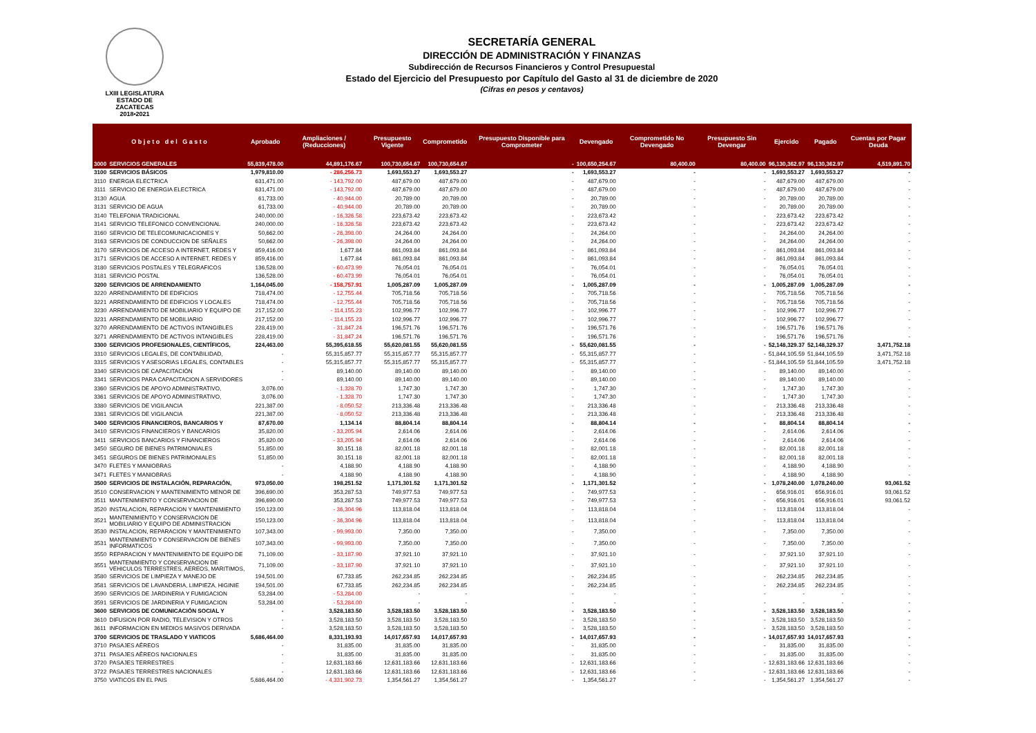LXIII LEGISLATURA
ESTADO DE ZACATECAS
2018•2021
SECRETARÍA GENERAL
DIRECCIÓN DE ADMINISTRACIÓN Y FINANZAS
Subdirección de Recursos Financieros y Control Presupuestal
Estado del Ejercicio del Presupuesto por Capítulo del Gasto al 31 de diciembre de 2020
(Cifras en pesos y centavos)
| O b j e t o d e l G a s t o | | Aprobado | Ampliaciones / (Reducciones) | Presupuesto Vigente | Comprometido | Presupuesto Disponible para Comprometer | Devengado | Comprometido No Devengado | Presupuesto Sin Devengar | Ejercido | Pagado | Cuentas por Pagar Deuda |
| --- | --- | --- | --- | --- | --- | --- | --- | --- | --- | --- | --- | --- |
| 3000 | SERVICIOS GENERALES | 55,839,478.00 | 44,891,176.67 | 100,730,654.67 | 100,730,654.67 | - | 100,650,254.67 | 80,400.00 | 80,400.00 | 96,130,362.97 | 96,130,362.97 | 4,519,891.70 |
| 3100 | SERVICIOS BÁSICOS | 1,979,810.00 | - 286,256.73 | 1,693,553.27 | 1,693,553.27 | - | 1,693,553.27 | - | - | 1,693,553.27 | 1,693,553.27 | - |
| 3110 | ENERGIA ELECTRICA | 631,471.00 | - 143,792.00 | 487,679.00 | 487,679.00 | - | 487,679.00 | - | - | 487,679.00 | 487,679.00 | - |
| 3111 | SERVICIO DE ENERGIA ELECTRICA | 631,471.00 | - 143,792.00 | 487,679.00 | 487,679.00 | - | 487,679.00 | - | - | 487,679.00 | 487,679.00 | - |
| 3130 | AGUA | 61,733.00 | - 40,944.00 | 20,789.00 | 20,789.00 | - | 20,789.00 | - | - | 20,789.00 | 20,789.00 | - |
| 3131 | SERVICIO DE AGUA | 61,733.00 | - 40,944.00 | 20,789.00 | 20,789.00 | - | 20,789.00 | - | - | 20,789.00 | 20,789.00 | - |
| 3140 | TELEFONIA TRADICIONAL | 240,000.00 | - 16,326.58 | 223,673.42 | 223,673.42 | - | 223,673.42 | - | - | 223,673.42 | 223,673.42 | - |
| 3141 | SERVICIO TELEFONICO CONVENCIONAL | 240,000.00 | - 16,326.58 | 223,673.42 | 223,673.42 | - | 223,673.42 | - | - | 223,673.42 | 223,673.42 | - |
| 3160 | SERVICIO DE TELECOMUNICACIONES Y | 50,662.00 | - 26,398.00 | 24,264.00 | 24,264.00 | - | 24,264.00 | - | - | 24,264.00 | 24,264.00 | - |
| 3163 | SERVICIOS DE CONDUCCION DE SEÑALES | 50,662.00 | - 26,398.00 | 24,264.00 | 24,264.00 | - | 24,264.00 | - | - | 24,264.00 | 24,264.00 | - |
| 3170 | SERVICIOS DE ACCESO A INTERNET, REDES Y | 859,416.00 | 1,677.84 | 861,093.84 | 861,093.84 | - | 861,093.84 | - | - | 861,093.84 | 861,093.84 | - |
| 3171 | SERVICIOS DE ACCESO A INTERNET, REDES Y | 859,416.00 | 1,677.84 | 861,093.84 | 861,093.84 | - | 861,093.84 | - | - | 861,093.84 | 861,093.84 | - |
| 3180 | SERVICIOS POSTALES Y TELEGRAFICOS | 136,528.00 | - 60,473.99 | 76,054.01 | 76,054.01 | - | 76,054.01 | - | - | 76,054.01 | 76,054.01 | - |
| 3181 | SERVICIO POSTAL | 136,528.00 | - 60,473.99 | 76,054.01 | 76,054.01 | - | 76,054.01 | - | - | 76,054.01 | 76,054.01 | - |
| 3200 | SERVICIOS DE ARRENDAMIENTO | 1,164,045.00 | - 158,757.91 | 1,005,287.09 | 1,005,287.09 | - | 1,005,287.09 | - | - | 1,005,287.09 | 1,005,287.09 | - |
| 3220 | ARRENDAMIENTO DE EDIFICIOS | 718,474.00 | - 12,755.44 | 705,718.56 | 705,718.56 | - | 705,718.56 | - | - | 705,718.56 | 705,718.56 | - |
| 3221 | ARRENDAMIENTO DE EDIFICIOS Y LOCALES | 718,474.00 | - 12,755.44 | 705,718.56 | 705,718.56 | - | 705,718.56 | - | - | 705,718.56 | 705,718.56 | - |
| 3230 | ARRENDAMIENTO DE MOBILIARIO Y EQUIPO DE | 217,152.00 | - 114,155.23 | 102,996.77 | 102,996.77 | - | 102,996.77 | - | - | 102,996.77 | 102,996.77 | - |
| 3231 | ARRENDAMIENTO DE MOBILIARIO | 217,152.00 | - 114,155.23 | 102,996.77 | 102,996.77 | - | 102,996.77 | - | - | 102,996.77 | 102,996.77 | - |
| 3270 | ARRENDAMIENTO DE ACTIVOS INTANGIBLES | 228,419.00 | - 31,847.24 | 196,571.76 | 196,571.76 | - | 196,571.76 | - | - | 196,571.76 | 196,571.76 | - |
| 3271 | ARRENDAMIENTO DE ACTIVOS INTANGIBLES | 228,419.00 | - 31,847.24 | 196,571.76 | 196,571.76 | - | 196,571.76 | - | - | 196,571.76 | 196,571.76 | - |
| 3300 | SERVICIOS PROFESIONALES, CIENTÍFICOS, | 224,463.00 | 55,395,618.55 | 55,620,081.55 | 55,620,081.55 | - | 55,620,081.55 | - | - | 52,148,329.37 | 52,148,329.37 | 3,471,752.18 |
| 3310 | SERVICIOS LEGALES, DE CONTABILIDAD, | - | 55,315,857.77 | 55,315,857.77 | 55,315,857.77 | - | 55,315,857.77 | - | - | 51,844,105.59 | 51,844,105.59 | 3,471,752.18 |
| 3315 | SERVICIOS Y ASESORIAS LEGALES, CONTABLES | - | 55,315,857.77 | 55,315,857.77 | 55,315,857.77 | - | 55,315,857.77 | - | - | 51,844,105.59 | 51,844,105.59 | 3,471,752.18 |
| 3340 | SERVICIOS DE CAPACITACIÓN | - | 89,140.00 | 89,140.00 | 89,140.00 | - | 89,140.00 | - | - | 89,140.00 | 89,140.00 | - |
| 3341 | SERVICIOS PARA CAPACITACION A SERVIDORES | - | 89,140.00 | 89,140.00 | 89,140.00 | - | 89,140.00 | - | - | 89,140.00 | 89,140.00 | - |
| 3360 | SERVICIOS DE APOYO ADMINISTRATIVO, | 3,076.00 | - 1,328.70 | 1,747.30 | 1,747.30 | - | 1,747.30 | - | - | 1,747.30 | 1,747.30 | - |
| 3361 | SERVICIOS DE APOYO ADMINISTRATIVO, | 3,076.00 | - 1,328.70 | 1,747.30 | 1,747.30 | - | 1,747.30 | - | - | 1,747.30 | 1,747.30 | - |
| 3380 | SERVICIOS DE VIGILANCIA | 221,387.00 | - 8,050.52 | 213,336.48 | 213,336.48 | - | 213,336.48 | - | - | 213,336.48 | 213,336.48 | - |
| 3381 | SERVICIOS DE VIGILANCIA | 221,387.00 | - 8,050.52 | 213,336.48 | 213,336.48 | - | 213,336.48 | - | - | 213,336.48 | 213,336.48 | - |
| 3400 | SERVICIOS FINANCIEROS, BANCARIOS Y | 87,670.00 | 1,134.14 | 88,804.14 | 88,804.14 | - | 88,804.14 | - | - | 88,804.14 | 88,804.14 | - |
| 3410 | SERVICIOS FINANCIEROS Y BANCARIOS | 35,820.00 | - 33,205.94 | 2,614.06 | 2,614.06 | - | 2,614.06 | - | - | 2,614.06 | 2,614.06 | - |
| 3411 | SERVICIOS BANCARIOS Y FINANCIEROS | 35,820.00 | - 33,205.94 | 2,614.06 | 2,614.06 | - | 2,614.06 | - | - | 2,614.06 | 2,614.06 | - |
| 3450 | SEGURO DE BIENES PATRIMONIALES | 51,850.00 | 30,151.18 | 82,001.18 | 82,001.18 | - | 82,001.18 | - | - | 82,001.18 | 82,001.18 | - |
| 3451 | SEGUROS DE BIENES PATRIMONIALES | 51,850.00 | 30,151.18 | 82,001.18 | 82,001.18 | - | 82,001.18 | - | - | 82,001.18 | 82,001.18 | - |
| 3470 | FLETES Y MANIOBRAS | - | 4,188.90 | 4,188.90 | 4,188.90 | - | 4,188.90 | - | - | 4,188.90 | 4,188.90 | - |
| 3471 | FLETES Y MANIOBRAS | - | 4,188.90 | 4,188.90 | 4,188.90 | - | 4,188.90 | - | - | 4,188.90 | 4,188.90 | - |
| 3500 | SERVICIOS DE INSTALACIÓN, REPARACIÓN, | 973,050.00 | 198,251.52 | 1,171,301.52 | 1,171,301.52 | - | 1,171,301.52 | - | - | 1,078,240.00 | 1,078,240.00 | 93,061.52 |
| 3510 | CONSERVACION Y MANTENIMIENTO MENOR DE | 396,690.00 | 353,287.53 | 749,977.53 | 749,977.53 | - | 749,977.53 | - | - | 656,916.01 | 656,916.01 | 93,061.52 |
| 3511 | MANTENIMIENTO Y CONSERVACION DE | 396,690.00 | 353,287.53 | 749,977.53 | 749,977.53 | - | 749,977.53 | - | - | 656,916.01 | 656,916.01 | 93,061.52 |
| 3520 | INSTALACION, REPARACION Y MANTENIMIENTO | 150,123.00 | - 36,304.96 | 113,818.04 | 113,818.04 | - | 113,818.04 | - | - | 113,818.04 | 113,818.04 | - |
| 3521 | MANTENIMIENTO Y CONSERVACION DE MOBILIARIO Y EQUIPO DE ADMINISTRACION | 150,123.00 | - 36,304.96 | 113,818.04 | 113,818.04 | - | 113,818.04 | - | - | 113,818.04 | 113,818.04 | - |
| 3530 | INSTALACION, REPARACION Y MANTENIMIENTO | 107,343.00 | - 99,993.00 | 7,350.00 | 7,350.00 | - | 7,350.00 | - | - | 7,350.00 | 7,350.00 | - |
| 3531 | MANTENIMIENTO Y CONSERVACION DE BIENES INFORMATICOS | 107,343.00 | - 99,993.00 | 7,350.00 | 7,350.00 | - | 7,350.00 | - | - | 7,350.00 | 7,350.00 | - |
| 3550 | REPARACION Y MANTENIMIENTO DE EQUIPO DE | 71,109.00 | - 33,187.90 | 37,921.10 | 37,921.10 | - | 37,921.10 | - | - | 37,921.10 | 37,921.10 | - |
| 3551 | MANTENIMIENTO Y CONSERVACION DE VEHICULOS TERRESTRES, AEREOS, MARITIMOS, | 71,109.00 | - 33,187.90 | 37,921.10 | 37,921.10 | - | 37,921.10 | - | - | 37,921.10 | 37,921.10 | - |
| 3580 | SERVICIOS DE LIMPIEZA Y MANEJO DE | 194,501.00 | 67,733.85 | 262,234.85 | 262,234.85 | - | 262,234.85 | - | - | 262,234.85 | 262,234.85 | - |
| 3581 | SERVICIOS DE LAVANDERIA, LIMPIEZA, HIGINIE | 194,501.00 | 67,733.85 | 262,234.85 | 262,234.85 | - | 262,234.85 | - | - | 262,234.85 | 262,234.85 | - |
| 3590 | SERVICIOS DE JARDINERIA Y FUMIGACION | 53,284.00 | - 53,284.00 | - | - | - | - | - | - | - | - | - |
| 3591 | SERVICIOS DE JARDINERIA Y FUMIGACION | 53,284.00 | - 53,284.00 | - | - | - | - | - | - | - | - | - |
| 3600 | SERVICIOS DE COMUNICACIÓN SOCIAL Y | - | 3,528,183.50 | 3,528,183.50 | 3,528,183.50 | - | 3,528,183.50 | - | - | 3,528,183.50 | 3,528,183.50 | - |
| 3610 | DIFUSION POR RADIO, TELEVISION Y OTROS | - | 3,528,183.50 | 3,528,183.50 | 3,528,183.50 | - | 3,528,183.50 | - | - | 3,528,183.50 | 3,528,183.50 | - |
| 3611 | INFORMACION EN MEDIOS MASIVOS DERIVADA | - | 3,528,183.50 | 3,528,183.50 | 3,528,183.50 | - | 3,528,183.50 | - | - | 3,528,183.50 | 3,528,183.50 | - |
| 3700 | SERVICIOS DE TRASLADO Y VIATICOS | 5,686,464.00 | 8,331,193.93 | 14,017,657.93 | 14,017,657.93 | - | 14,017,657.93 | - | - | 14,017,657.93 | 14,017,657.93 | - |
| 3710 | PASAJES AÉREOS | - | 31,835.00 | 31,835.00 | 31,835.00 | - | 31,835.00 | - | - | 31,835.00 | 31,835.00 | - |
| 3711 | PASAJES AÉREOS NACIONALES | - | 31,835.00 | 31,835.00 | 31,835.00 | - | 31,835.00 | - | - | 31,835.00 | 31,835.00 | - |
| 3720 | PASAJES TERRESTRES | - | 12,631,183.66 | 12,631,183.66 | 12,631,183.66 | - | 12,631,183.66 | - | - | 12,631,183.66 | 12,631,183.66 | - |
| 3722 | PASAJES TERRESTRES NACIONALES | - | 12,631,183.66 | 12,631,183.66 | 12,631,183.66 | - | 12,631,183.66 | - | - | 12,631,183.66 | 12,631,183.66 | - |
| 3750 | VIATICOS EN EL PAIS | 5,686,464.00 | - 4,331,902.73 | 1,354,561.27 | 1,354,561.27 | - | 1,354,561.27 | - | - | 1,354,561.27 | 1,354,561.27 | - |